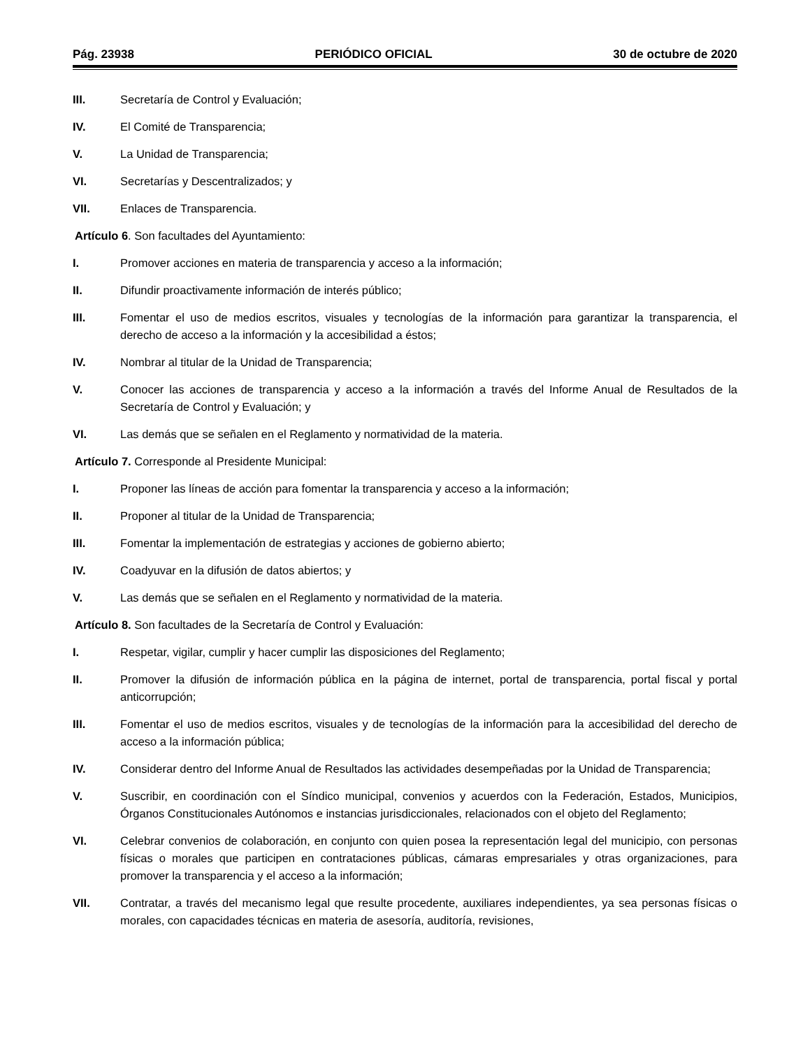Pág. 23938 PERIÓDICO OFICIAL 30 de octubre de 2020
III. Secretaría de Control y Evaluación;
IV. El Comité de Transparencia;
V. La Unidad de Transparencia;
VI. Secretarías y Descentralizados; y
VII. Enlaces de Transparencia.
Artículo 6. Son facultades del Ayuntamiento:
I. Promover acciones en materia de transparencia y acceso a la información;
II. Difundir proactivamente información de interés público;
III. Fomentar el uso de medios escritos, visuales y tecnologías de la información para garantizar la transparencia, el derecho de acceso a la información y la accesibilidad a éstos;
IV. Nombrar al titular de la Unidad de Transparencia;
V. Conocer las acciones de transparencia y acceso a la información a través del Informe Anual de Resultados de la Secretaría de Control y Evaluación; y
VI. Las demás que se señalen en el Reglamento y normatividad de la materia.
Artículo 7. Corresponde al Presidente Municipal:
I. Proponer las líneas de acción para fomentar la transparencia y acceso a la información;
II. Proponer al titular de la Unidad de Transparencia;
III. Fomentar la implementación de estrategias y acciones de gobierno abierto;
IV. Coadyuvar en la difusión de datos abiertos; y
V. Las demás que se señalen en el Reglamento y normatividad de la materia.
Artículo 8. Son facultades de la Secretaría de Control y Evaluación:
I. Respetar, vigilar, cumplir y hacer cumplir las disposiciones del Reglamento;
II. Promover la difusión de información pública en la página de internet, portal de transparencia, portal fiscal y portal anticorrupción;
III. Fomentar el uso de medios escritos, visuales y de tecnologías de la información para la accesibilidad del derecho de acceso a la información pública;
IV. Considerar dentro del Informe Anual de Resultados las actividades desempeñadas por la Unidad de Transparencia;
V. Suscribir, en coordinación con el Síndico municipal, convenios y acuerdos con la Federación, Estados, Municipios, Órganos Constitucionales Autónomos e instancias jurisdiccionales, relacionados con el objeto del Reglamento;
VI. Celebrar convenios de colaboración, en conjunto con quien posea la representación legal del municipio, con personas físicas o morales que participen en contrataciones públicas, cámaras empresariales y otras organizaciones, para promover la transparencia y el acceso a la información;
VII. Contratar, a través del mecanismo legal que resulte procedente, auxiliares independientes, ya sea personas físicas o morales, con capacidades técnicas en materia de asesoría, auditoría, revisiones,